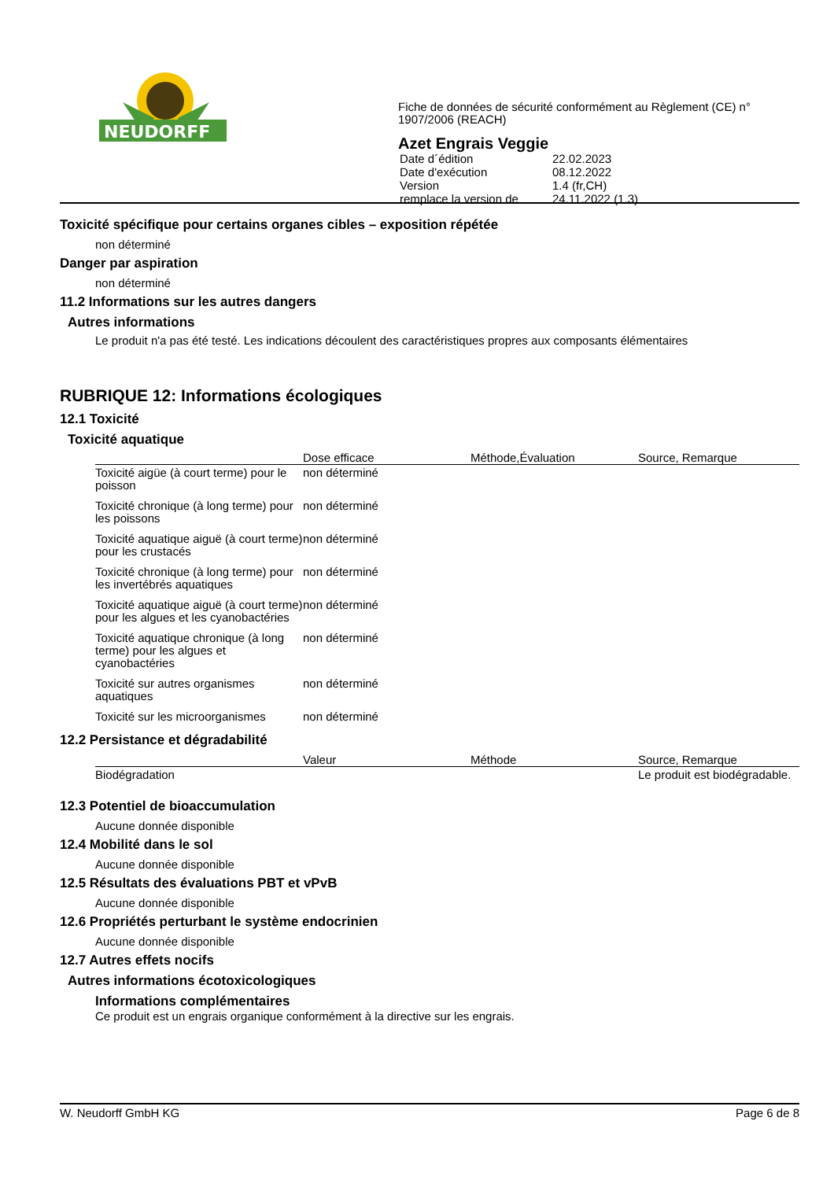NEUDORFF
Fiche de données de sécurité conformément au Règlement (CE) n° 1907/2006 (REACH)
Azet Engrais Veggie
| Date d´édition | 22.02.2023 |
| Date d'exécution | 08.12.2022 |
| Version | 1.4 (fr,CH) |
| remplace la version de | 24.11.2022 (1.3) |
Toxicité spécifique pour certains organes cibles – exposition répétée
non déterminé
Danger par aspiration
non déterminé
11.2 Informations sur les autres dangers
Autres informations
Le produit n'a pas été testé. Les indications découlent des caractéristiques propres aux composants élémentaires
RUBRIQUE 12: Informations écologiques
12.1 Toxicité
Toxicité aquatique
| | Dose efficace | Méthode,Évaluation | Source, Remarque |
| --- | --- | --- | --- |
| Toxicité aigüe (à court terme) pour le poisson | non déterminé | | |
| Toxicité chronique (à long terme) pour les poissons | non déterminé | | |
| Toxicité aquatique aiguë (à court terme) pour les crustacés | non déterminé | | |
| Toxicité chronique (à long terme) pour les invertébrés aquatiques | non déterminé | | |
| Toxicité aquatique aiguë (à court terme) pour les algues et les cyanobactéries | non déterminé | | |
| Toxicité aquatique chronique (à long terme) pour les algues et cyanobactéries | non déterminé | | |
| Toxicité sur autres organismes aquatiques | non déterminé | | |
| Toxicité sur les microorganismes | non déterminé | | |
12.2 Persistance et dégradabilité
| | Valeur | Méthode | Source, Remarque |
| --- | --- | --- | --- |
| Biodégradation | | | Le produit est biodégradable. |
12.3 Potentiel de bioaccumulation
Aucune donnée disponible
12.4 Mobilité dans le sol
Aucune donnée disponible
12.5 Résultats des évaluations PBT et vPvB
Aucune donnée disponible
12.6 Propriétés perturbant le système endocrinien
Aucune donnée disponible
12.7 Autres effets nocifs
Autres informations écotoxicologiques
Informations complémentaires
Ce produit est un engrais organique conformément à la directive sur les engrais.
W. Neudorff GmbH KG Page 6 de 8